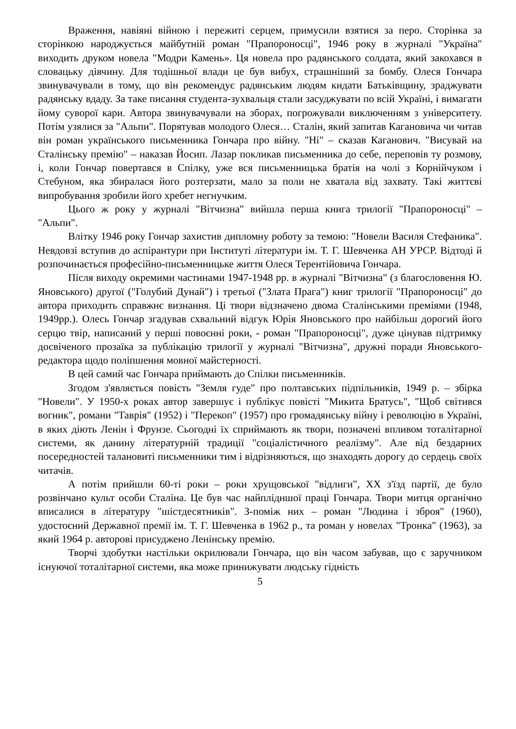Враження, навіяні війною і пережиті серцем, примусили взятися за перо. Сторінка за сторінкою народжується майбутній роман "Прапороносці", 1946 року в журналі "Україна" виходить друком новела "Модри Камень». Ця новела про радянського солдата, який закохався в словацьку дівчину. Для тодішньої влади це був вибух, страшніший за бомбу. Олеся Гончара звинувачували в тому, що він рекомендує радянським людям кидати Батьківщину, зраджувати радянську вдаду. За таке писання студента-зухвальця стали засуджувати по всій Україні, і вимагати йому суворої кари. Автора звинувачували на зборах, погрожували виключенням з університету. Потім узялися за "Альпи". Порятував молодого Олеся… Сталін, який запитав Кагановича чи читав він роман українського письменника Гончара про війну. "Ні" – сказав Каганович. "Висувай на Сталінську премію" – наказав Йосип. Лазар покликав письменника до себе, переповів ту розмову, і, коли Гончар повертався в Спілку, уже вся письменницька братія на чолі з Корнійчуком і Стебуном, яка збиралася його розтерзати, мало за поли не хватала від захвату. Такі життєві випробування зробили його хребет негнучким.
Цього ж року у журналі "Вітчизна" вийшла перша книга трилогії "Прапороносці" – "Альпи".
Влітку 1946 року Гончар захистив дипломну роботу за темою: "Новели Василя Стефаника". Невдовзі вступив до аспірантури при Інституті літератури ім. Т. Г. Шевченка АН УРСР. Відтоді й розпочинається професійно-письменницьке життя Олеся Терентійовича Гончара.
Після виходу окремими частинами 1947-1948 рр. в журналі "Вітчизна" (з благословення Ю. Яновського) другої ("Голубий Дунай") і третьої ("Злата Прага") книг трилогії "Прапороносці" до автора приходить справжнє визнання. Ці твори відзначено двома Сталінськими преміями (1948, 1949рр.). Олесь Гончар згадував схвальний відгук Юрія Яновського про найбільш дорогий його серцю твір, написаний у перші повоєнні роки, - роман "Прапороносці", дуже цінував підтримку досвіченого прозаїка за публікацію трилогії у журналі "Вітчизна", дружні поради Яновського-редактора щодо поліпшення мовної майстерності.
В цей самий час Гончара приймають до Спілки письменників.
Згодом з'являється повість "Земля гуде" про полтавських підпільників, 1949 р. – збірка "Новели". У 1950-х роках автор завершує і публікує повісті "Микита Братусь", "Щоб світився вогник", романи "Таврія" (1952) і "Перекоп" (1957) про громадянську війну і революцію в Україні, в яких діють Ленін і Фрунзе. Сьогодні їх сприймають як твори, позначені впливом тоталітарної системи, як данину літературній традиції "соціалістичного реалізму". Але від бездарних посередностей талановиті письменники тим і відрізняються, що знаходять дорогу до сердець своїх читачів.
А потім прийшли 60-ті роки – роки хрущовської "відлиги", ХХ з'їзд партії, де було розвінчано культ особи Сталіна. Це був час найплідншої праці Гончара. Твори митця органічно вписалися в літературу "шістдесятників". З-поміж них – роман "Людина і зброя" (1960), удостоєний Державної премії ім. Т. Г. Шевченка в 1962 р., та роман у новелах "Тронка" (1963), за який 1964 р. авторові присуджено Ленінську премію.
Творчі здобутки настільки окрилювали Гончара, що він часом забував, що є заручником існуючої тоталітарної системи, яка може принижувати людську гідність
5